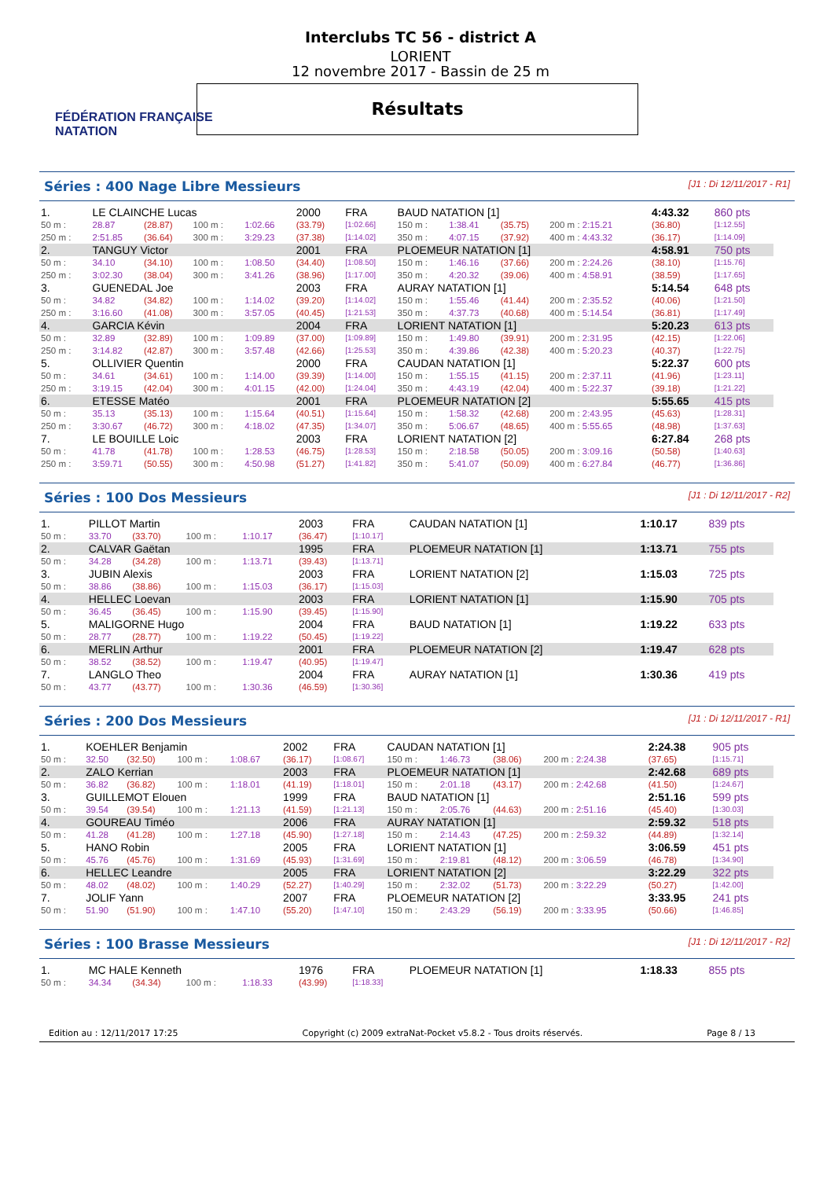FÉDÉRATION FRANÇAISE
NATATION
Interclubs TC 56 - district A
LORIENT
12 novembre 2017 - Bassin de 25 m
Résultats
Séries : 400 Nage Libre Messieurs [J1 : Di 12/11/2017 - R1]
| 1. | LE CLAINCHE Lucas | | | | 2000 | FRA | BAUD NATATION [1] | | | | 4:43.32 | 860 pts |
| 50 m : | 28.87 | (28.87) | 100 m : | 1:02.66 | (33.79) | [1:02.66] | 150 m : | 1:38.41 | (35.75) | 200 m : 2:15.21 | (36.80) | [1:12.55] |
| 250 m : | 2:51.85 | (36.64) | 300 m : | 3:29.23 | (37.38) | [1:14.02] | 350 m : | 4:07.15 | (37.92) | 400 m : 4:43.32 | (36.17) | [1:14.09] |
| 2. | TANGUY Victor | | | | 2001 | FRA | PLOEMEUR NATATION [1] | | | | 4:58.91 | 750 pts |
| 50 m : | 34.10 | (34.10) | 100 m : | 1:08.50 | (34.40) | [1:08.50] | 150 m : | 1:46.16 | (37.66) | 200 m : 2:24.26 | (38.10) | [1:15.76] |
| 250 m : | 3:02.30 | (38.04) | 300 m : | 3:41.26 | (38.96) | [1:17.00] | 350 m : | 4:20.32 | (39.06) | 400 m : 4:58.91 | (38.59) | [1:17.65] |
| 3. | GUENEDAL Joe | | | | 2003 | FRA | AURAY NATATION [1] | | | | 5:14.54 | 648 pts |
| 50 m : | 34.82 | (34.82) | 100 m : | 1:14.02 | (39.20) | [1:14.02] | 150 m : | 1:55.46 | (41.44) | 200 m : 2:35.52 | (40.06) | [1:21.50] |
| 250 m : | 3:16.60 | (41.08) | 300 m : | 3:57.05 | (40.45) | [1:21.53] | 350 m : | 4:37.73 | (40.68) | 400 m : 5:14.54 | (36.81) | [1:17.49] |
| 4. | GARCIA Kévin | | | | 2004 | FRA | LORIENT NATATION [1] | | | | 5:20.23 | 613 pts |
| 50 m : | 32.89 | (32.89) | 100 m : | 1:09.89 | (37.00) | [1:09.89] | 150 m : | 1:49.80 | (39.91) | 200 m : 2:31.95 | (42.15) | [1:22.06] |
| 250 m : | 3:14.82 | (42.87) | 300 m : | 3:57.48 | (42.66) | [1:25.53] | 350 m : | 4:39.86 | (42.38) | 400 m : 5:20.23 | (40.37) | [1:22.75] |
| 5. | OLLIVIER Quentin | | | | 2000 | FRA | CAUDAN NATATION [1] | | | | 5:22.37 | 600 pts |
| 50 m : | 34.61 | (34.61) | 100 m : | 1:14.00 | (39.39) | [1:14.00] | 150 m : | 1:55.15 | (41.15) | 200 m : 2:37.11 | (41.96) | [1:23.11] |
| 250 m : | 3:19.15 | (42.04) | 300 m : | 4:01.15 | (42.00) | [1:24.04] | 350 m : | 4:43.19 | (42.04) | 400 m : 5:22.37 | (39.18) | [1:21.22] |
| 6. | ETESSE Matéo | | | | 2001 | FRA | PLOEMEUR NATATION [2] | | | | 5:55.65 | 415 pts |
| 50 m : | 35.13 | (35.13) | 100 m : | 1:15.64 | (40.51) | [1:15.64] | 150 m : | 1:58.32 | (42.68) | 200 m : 2:43.95 | (45.63) | [1:28.31] |
| 250 m : | 3:30.67 | (46.72) | 300 m : | 4:18.02 | (47.35) | [1:34.07] | 350 m : | 5:06.67 | (48.65) | 400 m : 5:55.65 | (48.98) | [1:37.63] |
| 7. | LE BOUILLE Loic | | | | 2003 | FRA | LORIENT NATATION [2] | | | | 6:27.84 | 268 pts |
| 50 m : | 41.78 | (41.78) | 100 m : | 1:28.53 | (46.75) | [1:28.53] | 150 m : | 2:18.58 | (50.05) | 200 m : 3:09.16 | (50.58) | [1:40.63] |
| 250 m : | 3:59.71 | (50.55) | 300 m : | 4:50.98 | (51.27) | [1:41.82] | 350 m : | 5:41.07 | (50.09) | 400 m : 6:27.84 | (46.77) | [1:36.86] |
Séries : 100 Dos Messieurs [J1 : Di 12/11/2017 - R2]
| 1. | PILLOT Martin | | | | 2003 | FRA | CAUDAN NATATION [1] | 1:10.17 | 839 pts |
| 50 m : | 33.70 | (33.70) | 100 m : | 1:10.17 | (36.47) | [1:10.17] | | | |
| 2. | CALVAR Gaëtan | | | | 1995 | FRA | PLOEMEUR NATATION [1] | 1:13.71 | 755 pts |
| 50 m : | 34.28 | (34.28) | 100 m : | 1:13.71 | (39.43) | [1:13.71] | | | |
| 3. | JUBIN Alexis | | | | 2003 | FRA | LORIENT NATATION [2] | 1:15.03 | 725 pts |
| 50 m : | 38.86 | (38.86) | 100 m : | 1:15.03 | (36.17) | [1:15.03] | | | |
| 4. | HELLEC Loevan | | | | 2003 | FRA | LORIENT NATATION [1] | 1:15.90 | 705 pts |
| 50 m : | 36.45 | (36.45) | 100 m : | 1:15.90 | (39.45) | [1:15.90] | | | |
| 5. | MALIGORNE Hugo | | | | 2004 | FRA | BAUD NATATION [1] | 1:19.22 | 633 pts |
| 50 m : | 28.77 | (28.77) | 100 m : | 1:19.22 | (50.45) | [1:19.22] | | | |
| 6. | MERLIN Arthur | | | | 2001 | FRA | PLOEMEUR NATATION [2] | 1:19.47 | 628 pts |
| 50 m : | 38.52 | (38.52) | 100 m : | 1:19.47 | (40.95) | [1:19.47] | | | |
| 7. | LANGLO Theo | | | | 2004 | FRA | AURAY NATATION [1] | 1:30.36 | 419 pts |
| 50 m : | 43.77 | (43.77) | 100 m : | 1:30.36 | (46.59) | [1:30.36] | | | |
Séries : 200 Dos Messieurs [J1 : Di 12/11/2017 - R1]
| 1. | KOEHLER Benjamin | | | | 2002 | FRA | CAUDAN NATATION [1] | | | | 2:24.38 | 905 pts |
| 50 m : | 32.50 | (32.50) | 100 m : | 1:08.67 | (36.17) | [1:08.67] | 150 m : | 1:46.73 | (38.06) | 200 m : 2:24.38 | (37.65) | [1:15.71] |
| 2. | ZALO Kerrian | | | | 2003 | FRA | PLOEMEUR NATATION [1] | | | | 2:42.68 | 689 pts |
| 50 m : | 36.82 | (36.82) | 100 m : | 1:18.01 | (41.19) | [1:18.01] | 150 m : | 2:01.18 | (43.17) | 200 m : 2:42.68 | (41.50) | [1:24.67] |
| 3. | GUILLEMOT Elouen | | | | 1999 | FRA | BAUD NATATION [1] | | | | 2:51.16 | 599 pts |
| 50 m : | 39.54 | (39.54) | 100 m : | 1:21.13 | (41.59) | [1:21.13] | 150 m : | 2:05.76 | (44.63) | 200 m : 2:51.16 | (45.40) | [1:30.03] |
| 4. | GOUREAU Timéo | | | | 2006 | FRA | AURAY NATATION [1] | | | | 2:59.32 | 518 pts |
| 50 m : | 41.28 | (41.28) | 100 m : | 1:27.18 | (45.90) | [1:27.18] | 150 m : | 2:14.43 | (47.25) | 200 m : 2:59.32 | (44.89) | [1:32.14] |
| 5. | HANO Robin | | | | 2005 | FRA | LORIENT NATATION [1] | | | | 3:06.59 | 451 pts |
| 50 m : | 45.76 | (45.76) | 100 m : | 1:31.69 | (45.93) | [1:31.69] | 150 m : | 2:19.81 | (48.12) | 200 m : 3:06.59 | (46.78) | [1:34.90] |
| 6. | HELLEC Leandre | | | | 2005 | FRA | LORIENT NATATION [2] | | | | 3:22.29 | 322 pts |
| 50 m : | 48.02 | (48.02) | 100 m : | 1:40.29 | (52.27) | [1:40.29] | 150 m : | 2:32.02 | (51.73) | 200 m : 3:22.29 | (50.27) | [1:42.00] |
| 7. | JOLIF Yann | | | | 2007 | FRA | PLOEMEUR NATATION [2] | | | | 3:33.95 | 241 pts |
| 50 m : | 51.90 | (51.90) | 100 m : | 1:47.10 | (55.20) | [1:47.10] | 150 m : | 2:43.29 | (56.19) | 200 m : 3:33.95 | (50.66) | [1:46.85] |
Séries : 100 Brasse Messieurs [J1 : Di 12/11/2017 - R2]
| 1. | MC HALE Kenneth | | | | 1976 | FRA | PLOEMEUR NATATION [1] | 1:18.33 | 855 pts |
| 50 m : | 34.34 | (34.34) | 100 m : | 1:18.33 | (43.99) | [1:18.33] | | | |
Edition au : 12/11/2017 17:25 Copyright (c) 2009 extraNat-Pocket v5.8.2 - Tous droits réservés. Page 8 / 13